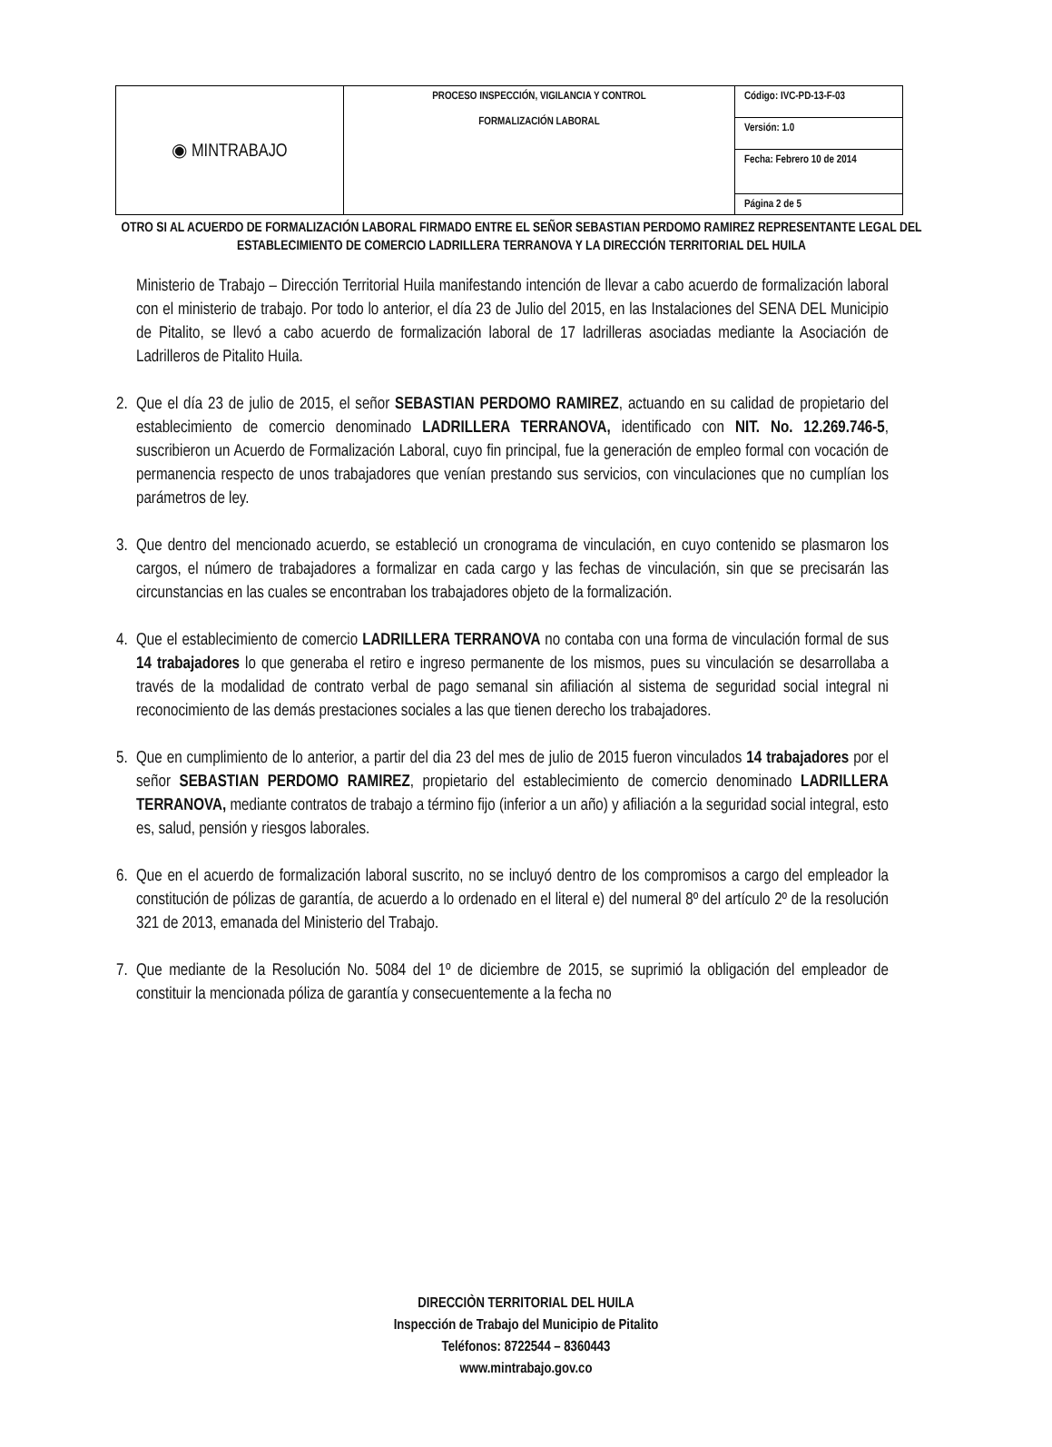| ◉ MINTRABAJO | PROCESO INSPECCIÓN, VIGILANCIA Y CONTROL FORMALIZACIÓN LABORAL | Código: IVC-PD-13-F-03 |
| | | Versión: 1.0 |
| | | Fecha: Febrero 10 de 2014 |
| | | Página 2 de 5 |
OTRO SI AL ACUERDO DE FORMALIZACIÓN LABORAL FIRMADO ENTRE EL SEÑOR SEBASTIAN PERDOMO RAMIREZ REPRESENTANTE LEGAL DEL ESTABLECIMIENTO DE COMERCIO LADRILLERA TERRANOVA Y LA DIRECCIÓN TERRITORIAL DEL HUILA
Ministerio de Trabajo – Dirección Territorial Huila manifestando intención de llevar a cabo acuerdo de formalización laboral con el ministerio de trabajo. Por todo lo anterior, el día 23 de Julio del 2015, en las Instalaciones del SENA DEL Municipio de Pitalito, se llevó a cabo acuerdo de formalización laboral de 17 ladrilleras asociadas mediante la Asociación de Ladrilleros de Pitalito Huila.
2. Que el día 23 de julio de 2015, el señor SEBASTIAN PERDOMO RAMIREZ, actuando en su calidad de propietario del establecimiento de comercio denominado LADRILLERA TERRANOVA, identificado con NIT. No. 12.269.746-5, suscribieron un Acuerdo de Formalización Laboral, cuyo fin principal, fue la generación de empleo formal con vocación de permanencia respecto de unos trabajadores que venían prestando sus servicios, con vinculaciones que no cumplían los parámetros de ley.
3. Que dentro del mencionado acuerdo, se estableció un cronograma de vinculación, en cuyo contenido se plasmaron los cargos, el número de trabajadores a formalizar en cada cargo y las fechas de vinculación, sin que se precisarán las circunstancias en las cuales se encontraban los trabajadores objeto de la formalización.
4. Que el establecimiento de comercio LADRILLERA TERRANOVA no contaba con una forma de vinculación formal de sus 14 trabajadores lo que generaba el retiro e ingreso permanente de los mismos, pues su vinculación se desarrollaba a través de la modalidad de contrato verbal de pago semanal sin afiliación al sistema de seguridad social integral ni reconocimiento de las demás prestaciones sociales a las que tienen derecho los trabajadores.
5. Que en cumplimiento de lo anterior, a partir del dia 23 del mes de julio de 2015 fueron vinculados 14 trabajadores por el señor SEBASTIAN PERDOMO RAMIREZ, propietario del establecimiento de comercio denominado LADRILLERA TERRANOVA, mediante contratos de trabajo a término fijo (inferior a un año) y afiliación a la seguridad social integral, esto es, salud, pensión y riesgos laborales.
6. Que en el acuerdo de formalización laboral suscrito, no se incluyó dentro de los compromisos a cargo del empleador la constitución de pólizas de garantía, de acuerdo a lo ordenado en el literal e) del numeral 8º del artículo 2º de la resolución 321 de 2013, emanada del Ministerio del Trabajo.
7. Que mediante de la Resolución No. 5084 del 1º de diciembre de 2015, se suprimió la obligación del empleador de constituir la mencionada póliza de garantía y consecuentemente a la fecha no
DIRECCIÒN TERRITORIAL DEL HUILA
Inspección de Trabajo del Municipio de Pitalito
Teléfonos: 8722544 – 8360443
www.mintrabajo.gov.co